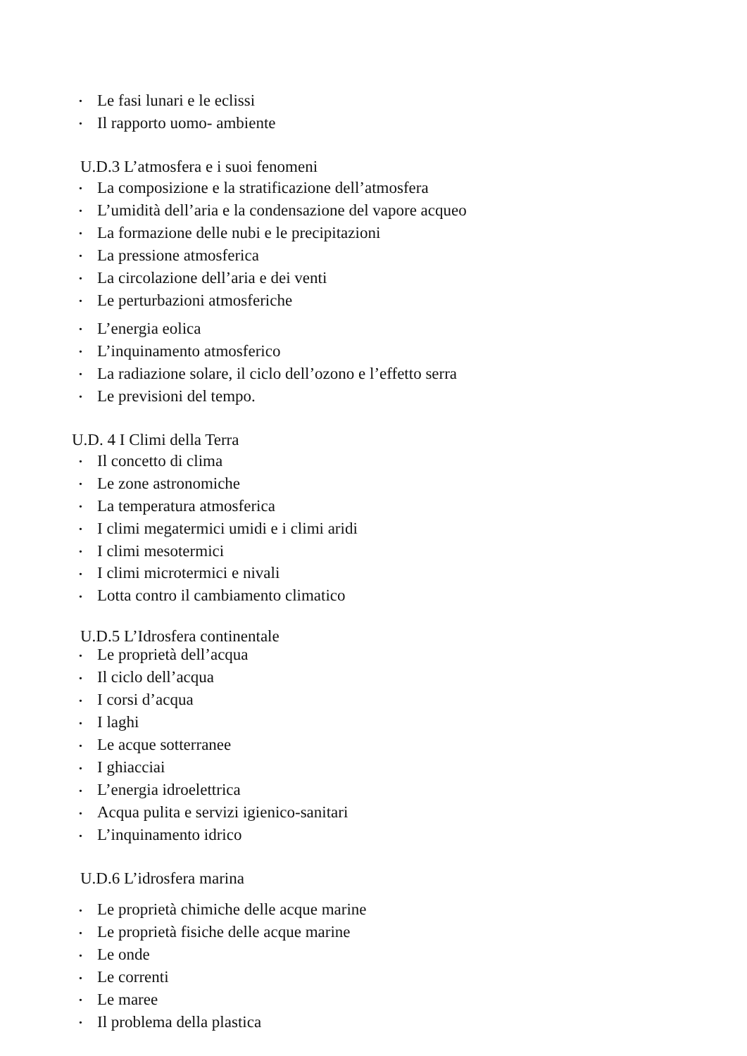• Le fasi lunari e le eclissi
• Il rapporto uomo- ambiente
U.D.3 L’atmosfera e i suoi fenomeni
• La composizione e la stratificazione dell’atmosfera
• L’umidità dell’aria e la condensazione del vapore acqueo
• La formazione delle nubi e le precipitazioni
• La pressione atmosferica
• La circolazione dell’aria e dei venti
• Le perturbazioni atmosferiche
• L’energia eolica
• L’inquinamento atmosferico
• La radiazione solare, il ciclo dell’ozono e l’effetto serra
• Le previsioni del tempo.
U.D. 4 I Climi della Terra
• Il concetto di clima
• Le zone astronomiche
• La temperatura atmosferica
• I climi megatermici umidi e i climi aridi
• I climi mesotermici
• I climi microtermici e nivali
• Lotta contro il cambiamento climatico
U.D.5 L’Idrosfera continentale
• Le proprietà dell’acqua
• Il ciclo dell’acqua
• I corsi d’acqua
• I laghi
• Le acque sotterranee
• I ghiacciai
• L’energia idroelettrica
• Acqua pulita e servizi igienico-sanitari
• L’inquinamento idrico
U.D.6 L’idrosfera marina
• Le proprietà chimiche delle acque marine
• Le proprietà fisiche delle acque marine
• Le onde
• Le correnti
• Le maree
• Il problema della plastica